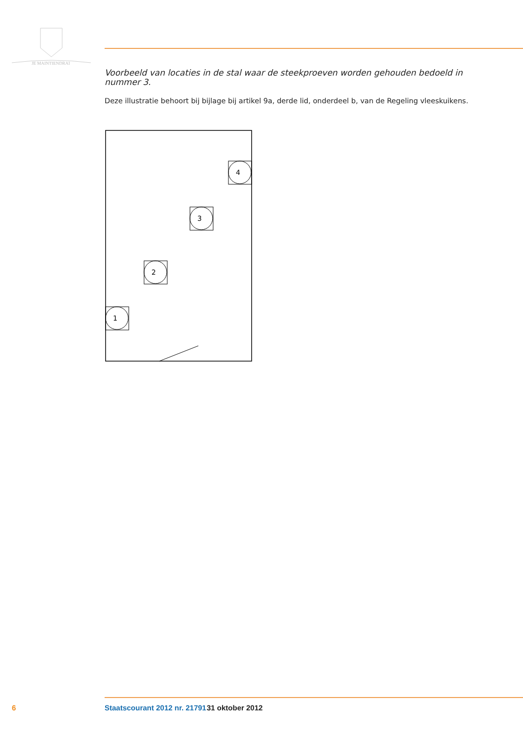JE MAINTIENDRAI
Voorbeeld van locaties in de stal waar de steekproeven worden gehouden bedoeld in nummer 3.
Deze illustratie behoort bij bijlage bij artikel 9a, derde lid, onderdeel b, van de Regeling vleeskuikens.
4
3
2
1
6 Staatscourant 2012 nr. 21791 31 oktober 2012